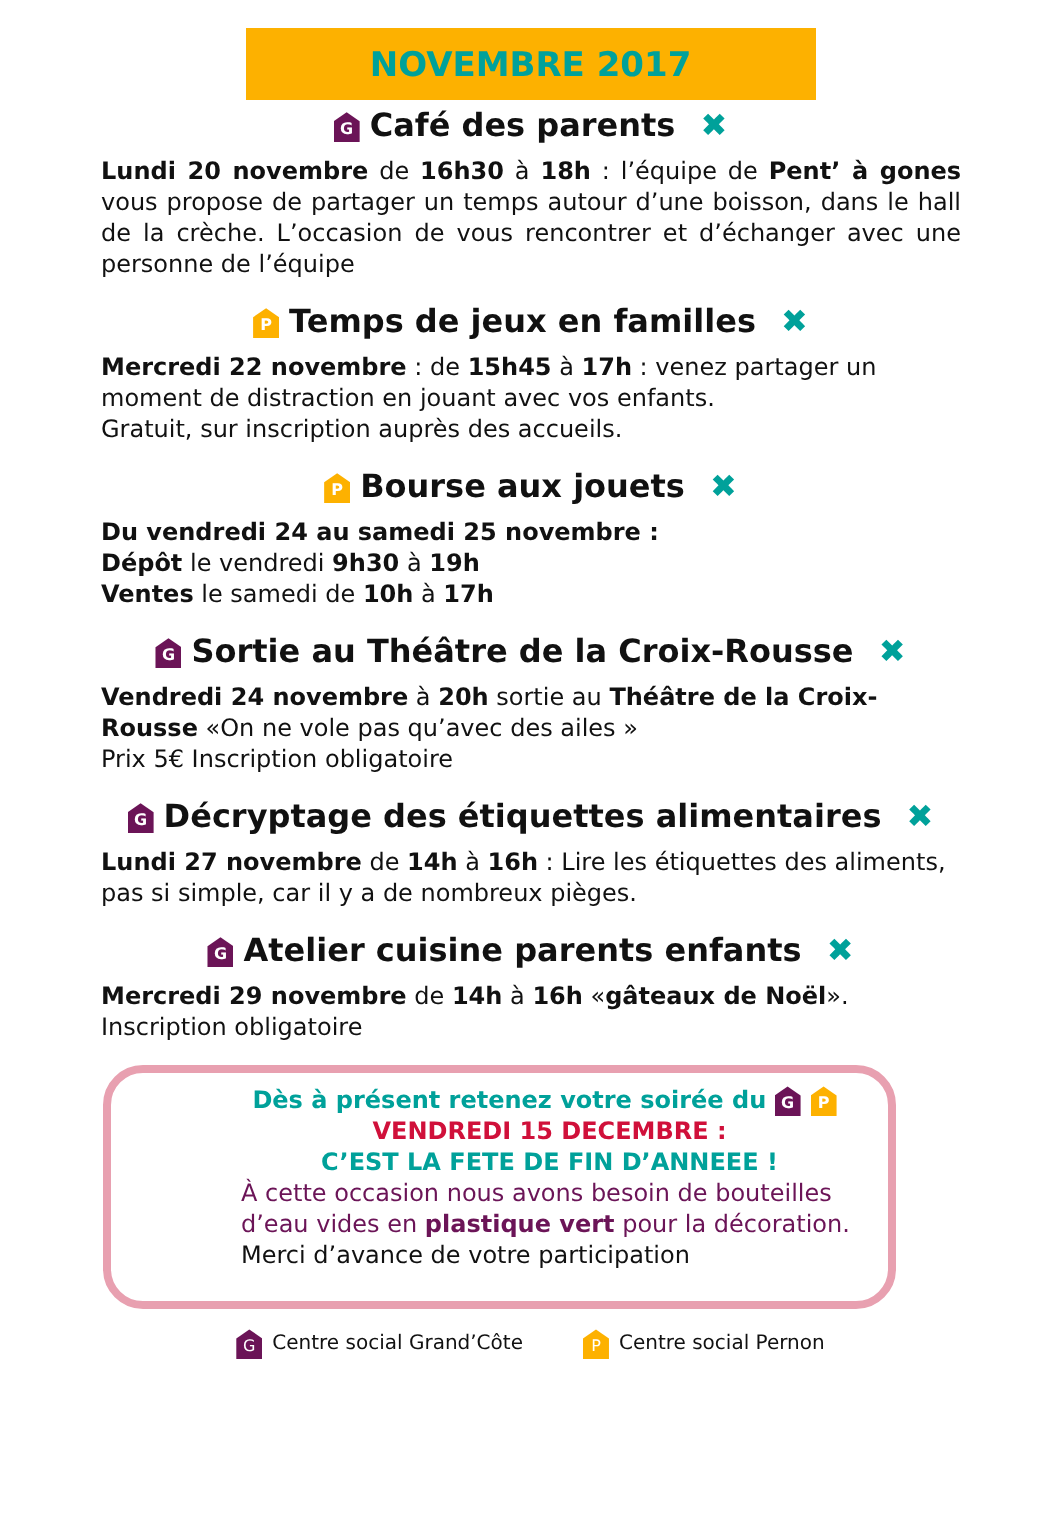NOVEMBRE 2017
G Café des parents ✖
Lundi 20 novembre de 16h30 à 18h : l’équipe de Pent’ à gones vous propose de partager un temps autour d’une boisson, dans le hall de la crèche. L’occasion de vous rencontrer et d’échanger avec une personne de l’équipe
P Temps de jeux en familles ✖
Mercredi 22 novembre : de 15h45 à 17h : venez partager un moment de distraction en jouant avec vos enfants.
Gratuit, sur inscription auprès des accueils.
P Bourse aux jouets ✖
Du vendredi 24 au samedi 25 novembre :
Dépôt le vendredi 9h30 à 19h
Ventes le samedi de 10h à 17h
G Sortie au Théâtre de la Croix-Rousse ✖
Vendredi 24 novembre à 20h sortie au Théâtre de la Croix-Rousse «On ne vole pas qu’avec des ailes »
Prix 5€ Inscription obligatoire
G Décryptage des étiquettes alimentaires ✖
Lundi 27 novembre de 14h à 16h : Lire les étiquettes des aliments, pas si simple, car il y a de nombreux pièges.
G Atelier cuisine parents enfants ✖
Mercredi 29 novembre de 14h à 16h «gâteaux de Noël».
Inscription obligatoire
Dès à présent retenez votre soirée du G P
VENDREDI 15 DECEMBRE :
C’EST LA FETE DE FIN D’ANNEEE !
À cette occasion nous avons besoin de bouteilles d’eau vides en plastique vert pour la décoration.
Merci d’avance de votre participation
G Centre social Grand’Côte P Centre social Pernon